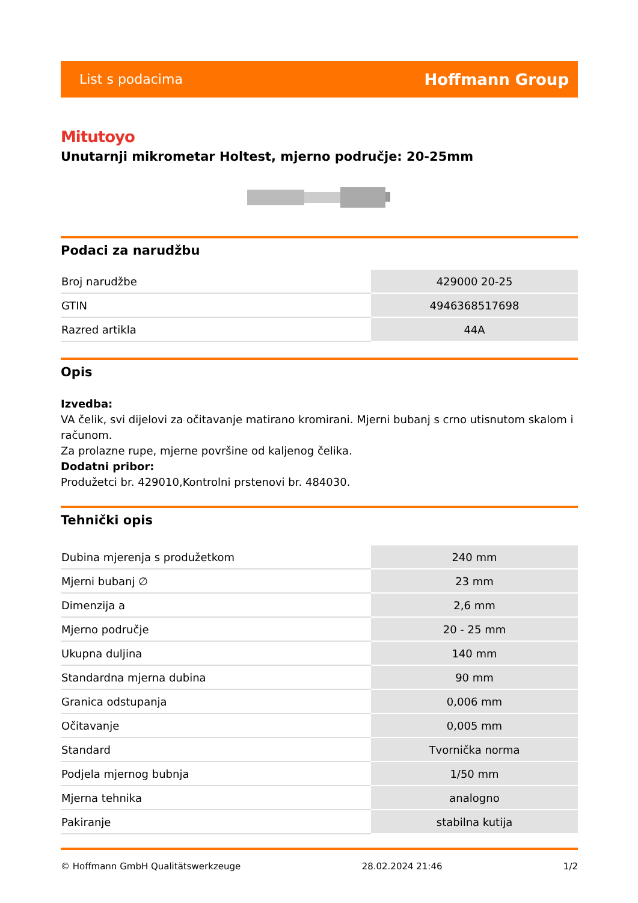List s podacima Hoffmann Group
Mitutoyo
Unutarnji mikrometar Holtest, mjerno područje: 20-25mm
Podaci za narudžbu
| Broj narudžbe | 429000 20-25 |
| GTIN | 4946368517698 |
| Razred artikla | 44A |
Opis
Izvedba:
VA čelik, svi dijelovi za očitavanje matirano kromirani. Mjerni bubanj s crno utisnutom skalom i računom.
Za prolazne rupe, mjerne površine od kaljenog čelika.
Dodatni pribor:
Produžetci br. 429010,Kontrolni prstenovi br. 484030.
Tehnički opis
| Dubina mjerenja s produžetkom | 240 mm |
| Mjerni bubanj ∅ | 23 mm |
| Dimenzija a | 2,6 mm |
| Mjerno područje | 20 - 25 mm |
| Ukupna duljina | 140 mm |
| Standardna mjerna dubina | 90 mm |
| Granica odstupanja | 0,006 mm |
| Očitavanje | 0,005 mm |
| Standard | Tvornička norma |
| Podjela mjernog bubnja | 1/50 mm |
| Mjerna tehnika | analogno |
| Pakiranje | stabilna kutija |
© Hoffmann GmbH Qualitätswerkzeuge 28.02.2024 21:46 1/2